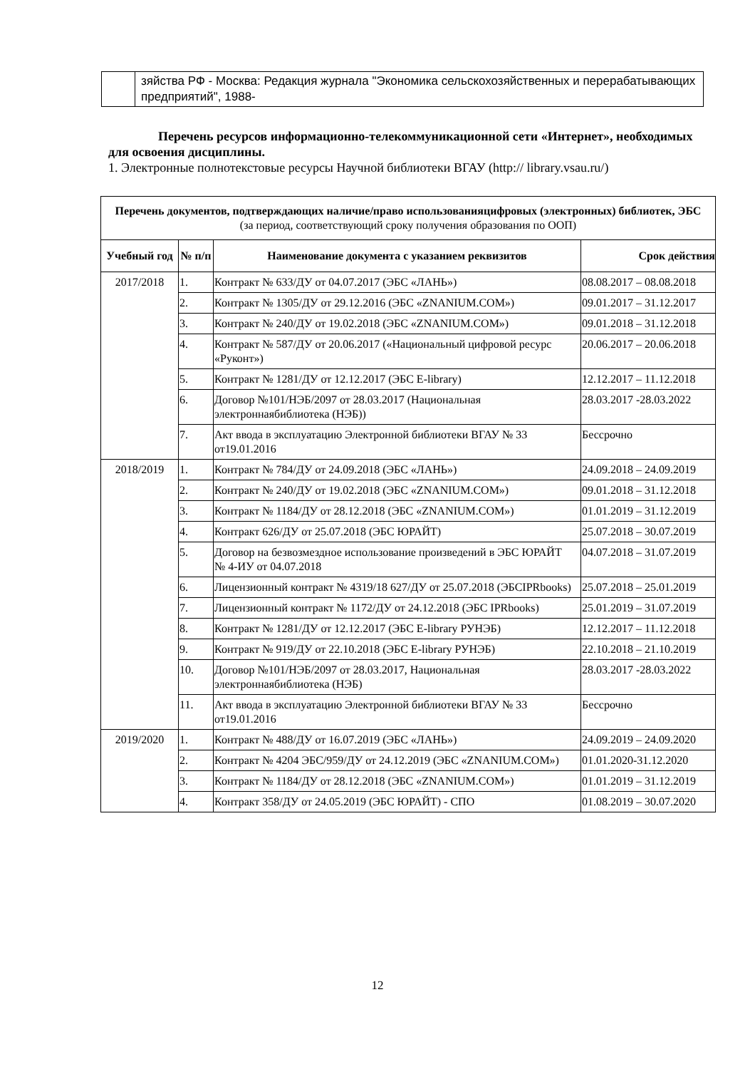| | зяйства РФ - Москва: Редакция журнала "Экономика сельскохозяйственных и перерабатывающих предприятий", 1988- |
Перечень ресурсов информационно-телекоммуникационной сети «Интернет», необходимых для освоения дисциплины.
1. Электронные полнотекстовые ресурсы Научной библиотеки ВГАУ (http:// library.vsau.ru/)
| Перечень документов, подтверждающих наличие/право использованияцифровых (электронных) библиотек, ЭБС (за период, соответствующий сроку получения образования по ООП) | | | |
| Учебный год | № п/п | Наименование документа с указанием реквизитов | Срок действия |
| 2017/2018 | 1. | Контракт № 633/ДУ от 04.07.2017 (ЭБС «ЛАНЬ») | 08.08.2017 – 08.08.2018 |
| | 2. | Контракт № 1305/ДУ от 29.12.2016 (ЭБС «ZNANIUM.COM») | 09.01.2017 – 31.12.2017 |
| | 3. | Контракт № 240/ДУ от 19.02.2018 (ЭБС «ZNANIUM.COM») | 09.01.2018 – 31.12.2018 |
| | 4. | Контракт № 587/ДУ от 20.06.2017 («Национальный цифровой ресурс «Руконт») | 20.06.2017 – 20.06.2018 |
| | 5. | Контракт № 1281/ДУ от 12.12.2017 (ЭБС E-library) | 12.12.2017 – 11.12.2018 |
| | 6. | Договор №101/НЭБ/2097 от 28.03.2017 (Национальная электроннаябиблиотека (НЭБ)) | 28.03.2017 -28.03.2022 |
| | 7. | Акт ввода в эксплуатацию Электронной библиотеки ВГАУ № 33 от19.01.2016 | Бессрочно |
| 2018/2019 | 1. | Контракт № 784/ДУ от 24.09.2018 (ЭБС «ЛАНЬ») | 24.09.2018 – 24.09.2019 |
| | 2. | Контракт № 240/ДУ от 19.02.2018 (ЭБС «ZNANIUM.COM») | 09.01.2018 – 31.12.2018 |
| | 3. | Контракт № 1184/ДУ от 28.12.2018 (ЭБС «ZNANIUM.COM») | 01.01.2019 – 31.12.2019 |
| | 4. | Контракт 626/ДУ от 25.07.2018 (ЭБС ЮРАЙТ) | 25.07.2018 – 30.07.2019 |
| | 5. | Договор на безвозмездное использование произведений в ЭБС ЮРАЙТ № 4-ИУ от 04.07.2018 | 04.07.2018 – 31.07.2019 |
| | 6. | Лицензионный контракт № 4319/18 627/ДУ от 25.07.2018 (ЭБСIPRbooks) | 25.07.2018 – 25.01.2019 |
| | 7. | Лицензионный контракт № 1172/ДУ от 24.12.2018 (ЭБС IPRbooks) | 25.01.2019 – 31.07.2019 |
| | 8. | Контракт № 1281/ДУ от 12.12.2017 (ЭБС E-library РУНЭБ) | 12.12.2017 – 11.12.2018 |
| | 9. | Контракт № 919/ДУ от 22.10.2018 (ЭБС E-library РУНЭБ) | 22.10.2018 – 21.10.2019 |
| | 10. | Договор №101/НЭБ/2097 от 28.03.2017, Национальная электроннаябиблиотека (НЭБ) | 28.03.2017 -28.03.2022 |
| | 11. | Акт ввода в эксплуатацию Электронной библиотеки ВГАУ № 33 от19.01.2016 | Бессрочно |
| 2019/2020 | 1. | Контракт № 488/ДУ от 16.07.2019 (ЭБС «ЛАНЬ») | 24.09.2019 – 24.09.2020 |
| | 2. | Контракт № 4204 ЭБС/959/ДУ от 24.12.2019 (ЭБС «ZNANIUM.COM») | 01.01.2020-31.12.2020 |
| | 3. | Контракт № 1184/ДУ от 28.12.2018 (ЭБС «ZNANIUM.COM») | 01.01.2019 – 31.12.2019 |
| | 4. | Контракт 358/ДУ от 24.05.2019 (ЭБС ЮРАЙТ) - СПО | 01.08.2019 – 30.07.2020 |
12